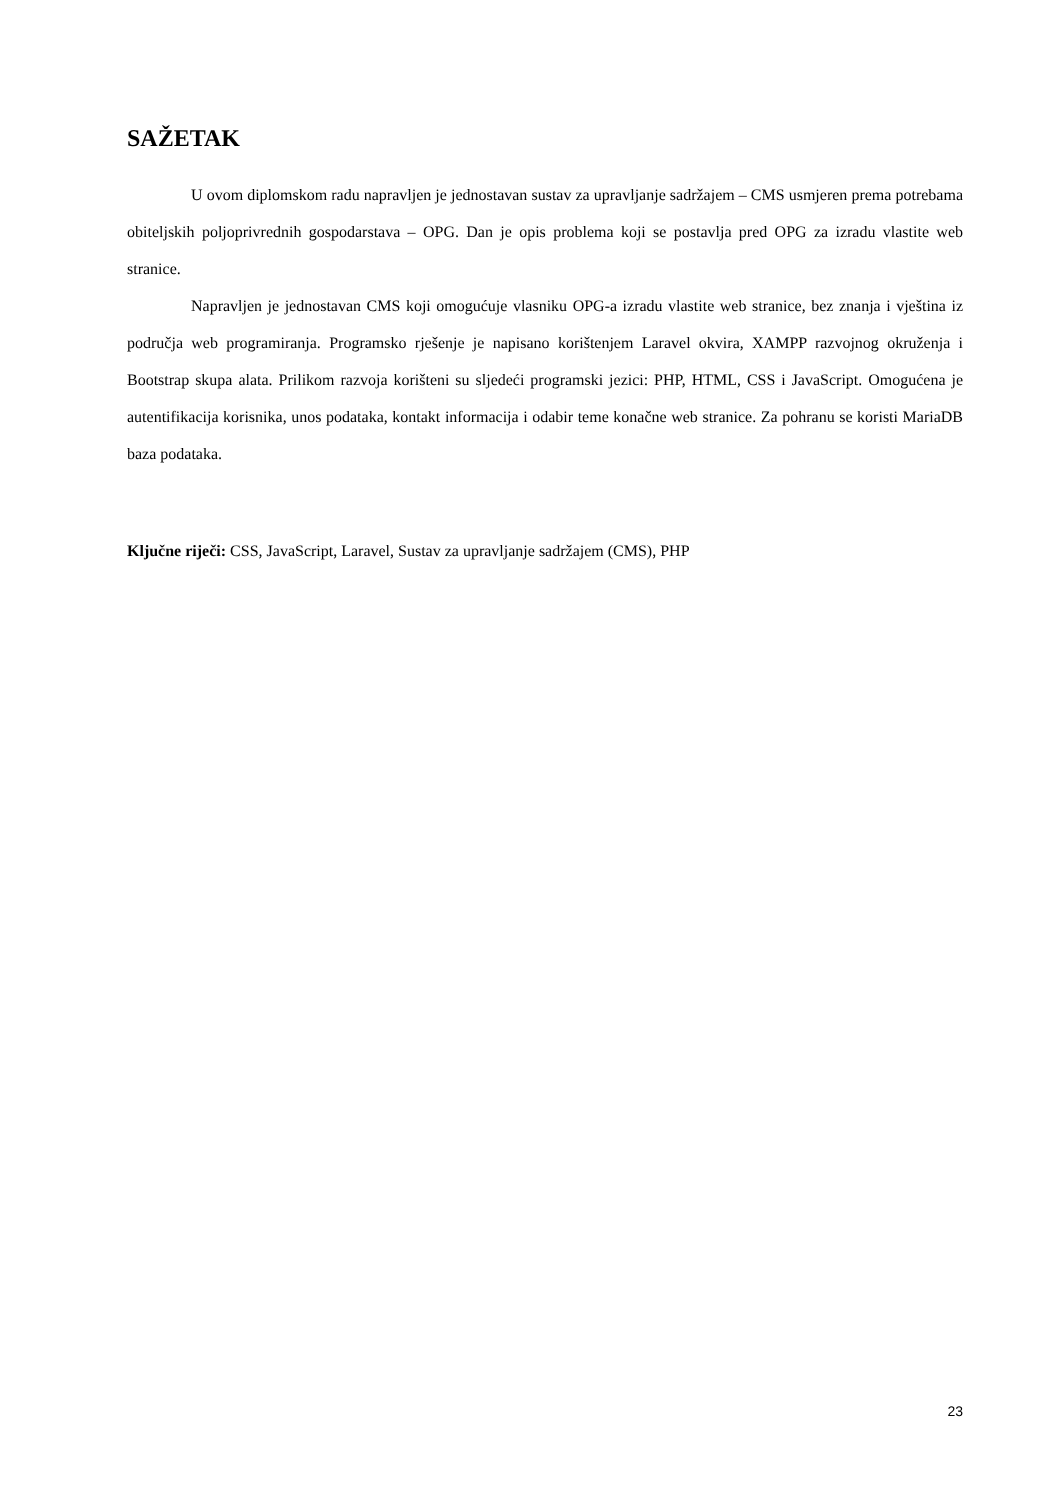SAŽETAK
U ovom diplomskom radu napravljen je jednostavan sustav za upravljanje sadržajem – CMS usmjeren prema potrebama obiteljskih poljoprivrednih gospodarstava – OPG. Dan je opis problema koji se postavlja pred OPG za izradu vlastite web stranice.
Napravljen je jednostavan CMS koji omogućuje vlasniku OPG-a izradu vlastite web stranice, bez znanja i vještina iz područja web programiranja. Programsko rješenje je napisano korištenjem Laravel okvira, XAMPP razvojnog okruženja i Bootstrap skupa alata. Prilikom razvoja korišteni su sljedeći programski jezici: PHP, HTML, CSS i JavaScript. Omogućena je autentifikacija korisnika, unos podataka, kontakt informacija i odabir teme konačne web stranice. Za pohranu se koristi MariaDB baza podataka.
Ključne riječi: CSS, JavaScript, Laravel, Sustav za upravljanje sadržajem (CMS), PHP
23